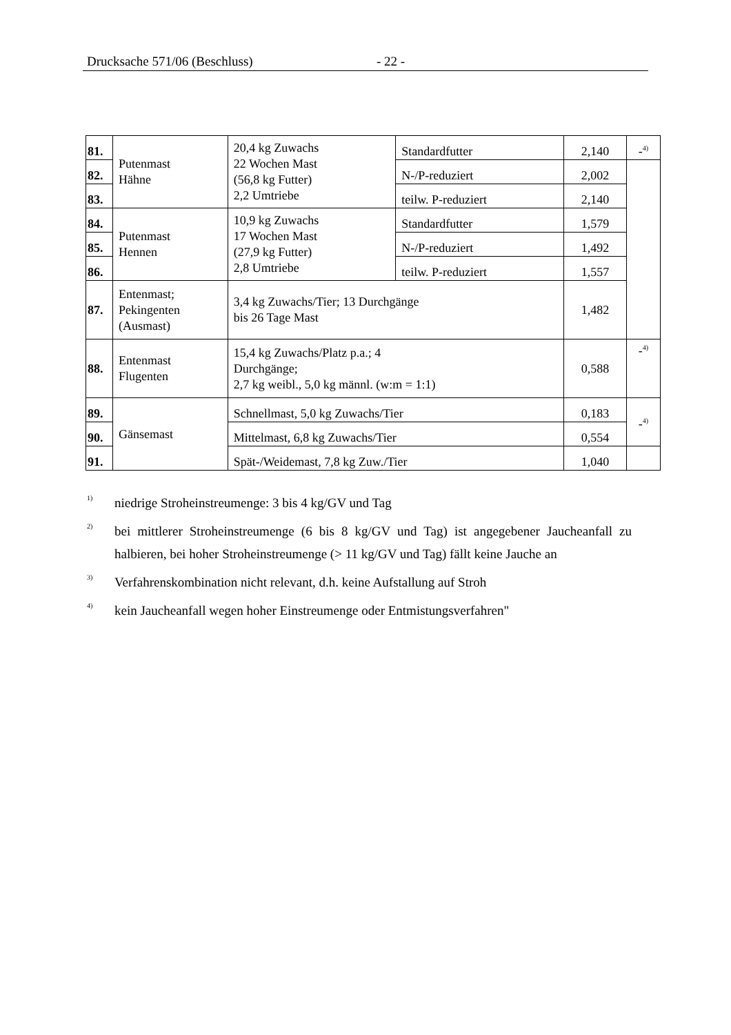Drucksache 571/06 (Beschluss) - 22 -
| 81. | Putenmast Hähne | 20,4 kg Zuwachs 22 Wochen Mast (56,8 kg Futter) 2,2 Umtriebe | Standardfutter | 2,140 | -<sup>4)</sup> |
| 82. | | | N-/P-reduziert | 2,002 | |
| 83. | | | teilw. P-reduziert | 2,140 | |
| 84. | Putenmast Hennen | 10,9 kg Zuwachs 17 Wochen Mast (27,9 kg Futter) 2,8 Umtriebe | Standardfutter | 1,579 | |
| 85. | | | N-/P-reduziert | 1,492 | |
| 86. | | | teilw. P-reduziert | 1,557 | |
| 87. | Entenmast; Pekingenten (Ausmast) | 3,4 kg Zuwachs/Tier; 13 Durchgänge bis 26 Tage Mast | | 1,482 | |
| 88. | Entenmast Flugenten | 15,4 kg Zuwachs/Platz p.a.; 4 Durchgänge; 2,7 kg weibl., 5,0 kg männl. (w:m = 1:1) | | 0,588 | -<sup>4)</sup> |
| 89. | Gänsemast | Schnellmast, 5,0 kg Zuwachs/Tier | | 0,183 | -<sup>4)</sup> |
| 90. | | Mittelmast, 6,8 kg Zuwachs/Tier | | 0,554 | |
| 91. | | Spät-/Weidemast, 7,8 kg Zuw./Tier | | 1,040 | |
<sup>1)</sup>
niedrige Stroheinstreumenge: 3 bis 4 kg/GV und Tag
<sup>2)</sup>
bei mittlerer Stroheinstreumenge (6 bis 8 kg/GV und Tag) ist angegebener Jaucheanfall zu halbieren, bei hoher Stroheinstreumenge (> 11 kg/GV und Tag) fällt keine Jauche an
<sup>3)</sup>
Verfahrenskombination nicht relevant, d.h. keine Aufstallung auf Stroh
<sup>4)</sup>
kein Jaucheanfall wegen hoher Einstreumenge oder Entmistungsverfahren"